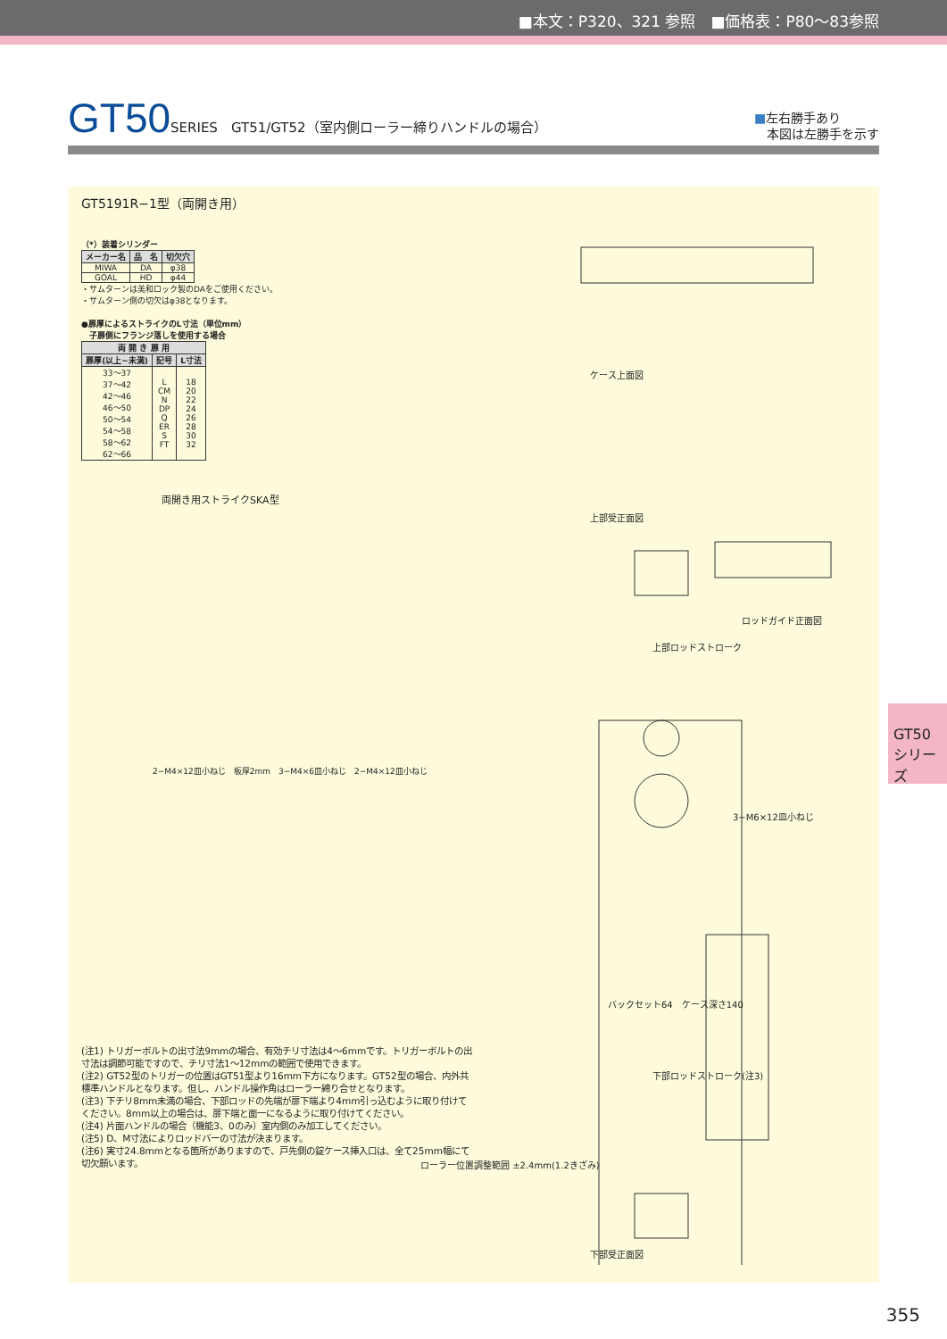■本文：P320、321 参照　■価格表：P80～83参照
GT50 SERIES　GT51/GT52（室内側ローラー締りハンドルの場合）
■左右勝手あり
　本図は左勝手を示す
GT5191R−1型（両開き用）
（*）装着シリンダー
| メーカー名 | 品 名 | 切欠穴 |
| --- | --- | --- |
| MIWA | DA | φ38 |
| GOAL | HD | φ44 |
・サムターンは美和ロック製のDAをご使用ください。
・サムターン側の切欠はφ38となります。
●扉厚によるストライクのL寸法（単位mm）
　子扉側にフランジ落しを使用する場合
| 両 開 き 扉 用 | | |
| --- | --- | --- |
| 扉厚(以上~未満) | 記号 | L寸法 |
| 33～37 37～42 42～46 46～50 50～54 54～58 58～62 62～66 | L CM N DP Q ER S FT | 18 20 22 24 26 28 30 32 |
両開き用ストライクSKA型
2−M4×12皿小ねじ　板厚2mm　3−M4×6皿小ねじ　2−M4×12皿小ねじ
(注1) トリガーボルトの出寸法9mmの場合、有効チリ寸法は4～6mmです。トリガーボルトの出寸法は調節可能ですので、チリ寸法1～12mmの範囲で使用できます。
(注2) GT52型のトリガーの位置はGT51型より16mm下方になります。GT52型の場合、内外共標準ハンドルとなります。但し、ハンドル操作角はローラー締り合せとなります。
(注3) 下チリ8mm未満の場合、下部ロッドの先端が扉下端より4mm引っ込むように取り付けてください。8mm以上の場合は、扉下端と面一になるように取り付けてください。
(注4) 片面ハンドルの場合（機能3、0のみ）室内側のみ加工してください。
(注5) D、M寸法によりロッドバーの寸法が決まります。
(注6) 実寸24.8mmとなる箇所がありますので、戸先側の錠ケース挿入口は、全て25mm幅にて切欠願います。
ケース上面図
上部受正面図
ロッドガイド正面図
上部ロッドストローク
3−M6×12皿小ねじ
バックセット64　ケース深さ140
下部ロッドストローク(注3)
ローラー位置調整範囲 ±2.4mm(1.2きざみ)
下部受正面図
GT50
シリーズ
355